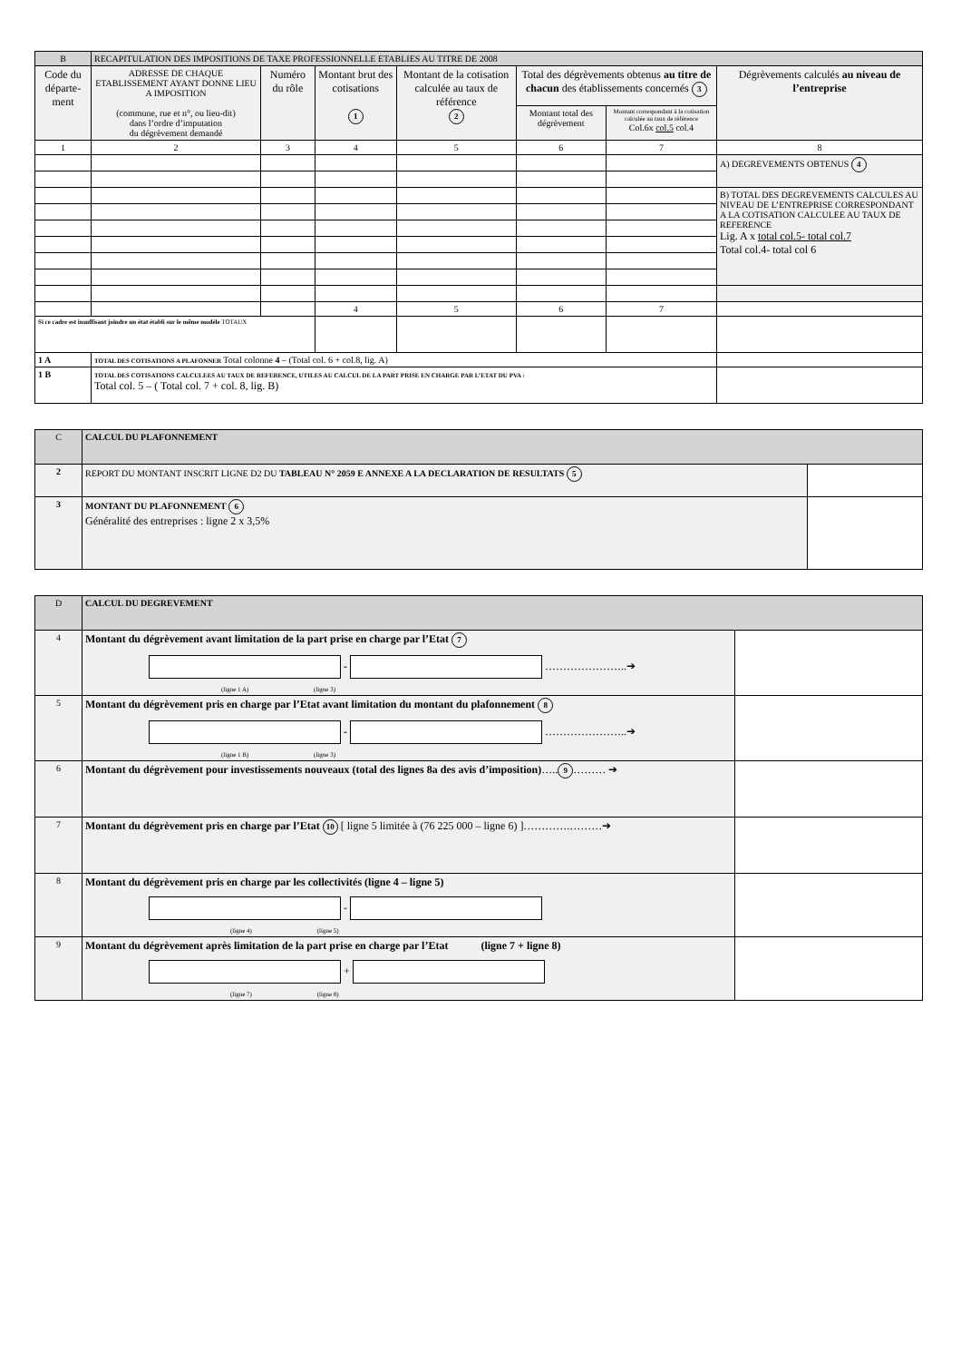| B | RECAPITULATION DES IMPOSITIONS DE TAXE PROFESSIONNELLE ETABLIES AU TITRE DE 2008 | | | | | | |
| Code du départe-ment | ADRESSE DE CHAQUE ETABLISSEMENT AYANT DONNE LIEU A IMPOSITION (commune, rue et n°, ou lieu-dit) dans l’ordre d’imputation du dégrèvement demandé | Numéro du rôle | Montant brut des cotisations 1 | Montant de la cotisation calculée au taux de référence 2 | Total des dégrèvements obtenus au titre de chacun des établissements concernés 3 | | Dégrèvements calculés au niveau de l’entreprise |
| | | | | | Montant total des dégrèvement | Montant correspondant à la cotisation calculée au taux de référence Col.6x col.5 col.4 | |
| 1 | 2 | 3 | 4 | 5 | 6 | 7 | 8 |
| | | | | | | | A) DEGREVEMENTS OBTENUS 4 |
| | | | | | | | B) TOTAL DES DEGREVEMENTS CALCULES AU NIVEAU DE L’ENTREPRISE CORRESPONDANT A LA COTISATION CALCULEE AU TAUX DE REFERENCE Lig. A x total col.5- total col.7 Total col.4- total col 6 |
| | | | 4 | 5 | 6 | 7 | |
| Si ce cadre est insuffisant joindre un état établi sur le même modèle TOTAUX | | | | | | | |
| 1 A | TOTAL DES COTISATIONS A PLAFONNER Total colonne 4 – (Total col. 6 + col.8, lig. A) | | | | | | |
| 1 B | TOTAL DES COTISATIONS CALCULEES AU TAUX DE REFERENCE, UTILES AU CALCUL DE LA PART PRISE EN CHARGE PAR L’ETAT DU PVA : Total col. 5 – ( Total col. 7 + col. 8, lig. B) | | | | | | |
| C | CALCUL DU PLAFONNEMENT | |
| 2 | REPORT DU MONTANT INSCRIT LIGNE D2 DU TABLEAU N° 2059 E ANNEXE A LA DECLARATION DE RESULTATS 5 | |
| 3 | MONTANT DU PLAFONNEMENT 6 Généralité des entreprises : ligne 2 x 3,5% | |
| D | CALCUL DU DEGREVEMENT | |
| 4 | Montant du dégrèvement avant limitation de la part prise en charge par l’Etat 7 - …………………..➔ (ligne 1 A) (ligne 3) | |
| 5 | Montant du dégrèvement pris en charge par l’Etat avant limitation du montant du plafonnement 8 - …………………..➔ (ligne 1 B) (ligne 3) | |
| 6 | Montant du dégrèvement pour investissements nouveaux (total des lignes 8a des avis d’imposition) ….. 9 ……… ➔ | |
| 7 | Montant du dégrèvement pris en charge par l’Etat 10 [ ligne 5 limitée à (76 225 000 – ligne 6) ]………….………➔ | |
| 8 | Montant du dégrèvement pris en charge par les collectivités (ligne 4 – ligne 5) - (ligne 4) (ligne 5) | |
| 9 | Montant du dégrèvement après limitation de la part prise en charge par l’Etat (ligne 7 + ligne 8) + (ligne 7) (ligne 8) | |